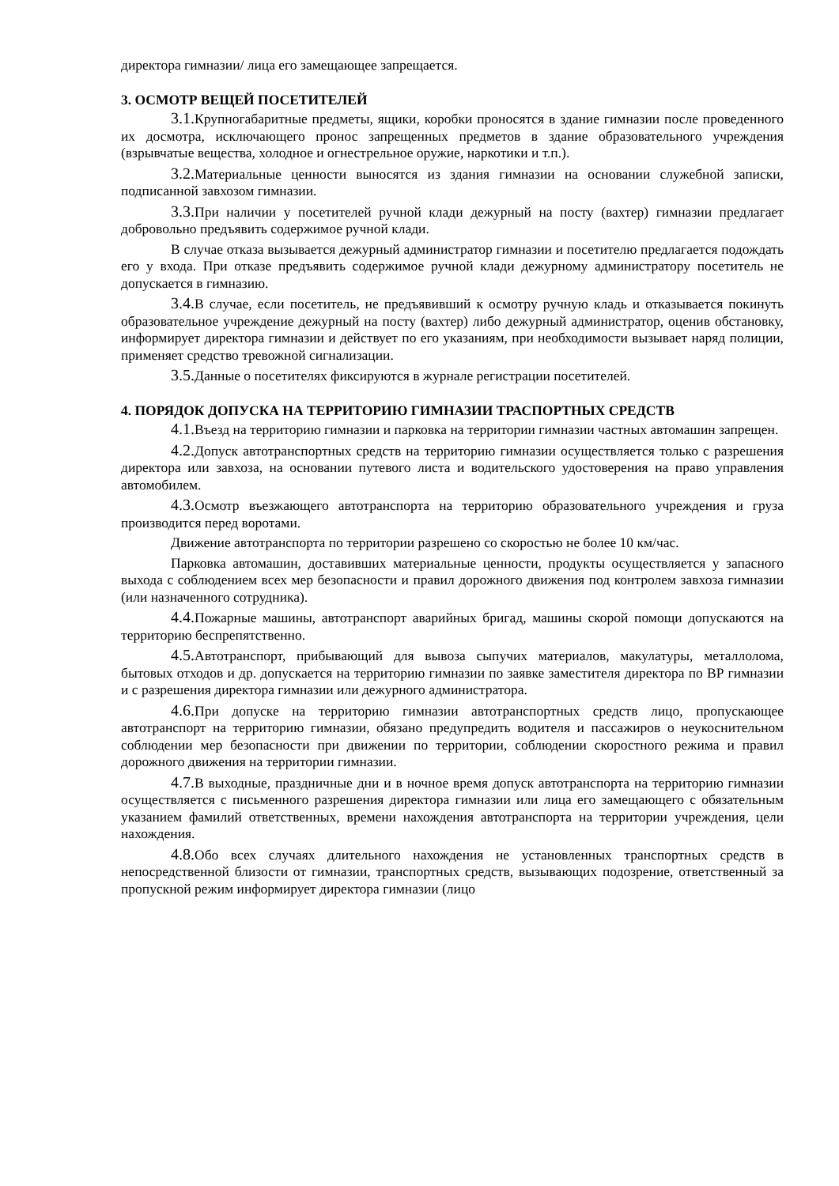директора гимназии/ лица его замещающее запрещается.
3. ОСМОТР ВЕЩЕЙ ПОСЕТИТЕЛЕЙ
3.1. Крупногабаритные предметы, ящики, коробки проносятся в здание гимназии после проведенного их досмотра, исключающего пронос запрещенных предметов в здание образовательного учреждения (взрывчатые вещества, холодное и огнестрельное оружие, наркотики и т.п.).
3.2. Материальные ценности выносятся из здания гимназии на основании служебной записки, подписанной завхозом гимназии.
3.3. При наличии у посетителей ручной клади дежурный на посту (вахтер) гимназии предлагает добровольно предъявить содержимое ручной клади.
В случае отказа вызывается дежурный администратор гимназии и посетителю предлагается подождать его у входа. При отказе предъявить содержимое ручной клади дежурному администратору посетитель не допускается в гимназию.
3.4. В случае, если посетитель, не предъявивший к осмотру ручную кладь и отказывается покинуть образовательное учреждение дежурный на посту (вахтер) либо дежурный администратор, оценив обстановку, информирует директора гимназии и действует по его указаниям, при необходимости вызывает наряд полиции, применяет средство тревожной сигнализации.
3.5. Данные о посетителях фиксируются в журнале регистрации посетителей.
4. ПОРЯДОК ДОПУСКА НА ТЕРРИТОРИЮ ГИМНАЗИИ ТРАСПОРТНЫХ СРЕДСТВ
4.1. Въезд на территорию гимназии и парковка на территории гимназии частных автомашин запрещен.
4.2. Допуск автотранспортных средств на территорию гимназии осуществляется только с разрешения директора или завхоза, на основании путевого листа и водительского удостоверения на право управления автомобилем.
4.3. Осмотр въезжающего автотранспорта на территорию образовательного учреждения и груза производится перед воротами.
Движение автотранспорта по территории разрешено со скоростью не более 10 км/час.
Парковка автомашин, доставивших материальные ценности, продукты осуществляется у запасного выхода с соблюдением всех мер безопасности и правил дорожного движения под контролем завхоза гимназии (или назначенного сотрудника).
4.4. Пожарные машины, автотранспорт аварийных бригад, машины скорой помощи допускаются на территорию беспрепятственно.
4.5. Автотранспорт, прибывающий для вывоза сыпучих материалов, макулатуры, металлолома, бытовых отходов и др. допускается на территорию гимназии по заявке заместителя директора по ВР гимназии и с разрешения директора гимназии или дежурного администратора.
4.6. При допуске на территорию гимназии автотранспортных средств лицо, пропускающее автотранспорт на территорию гимназии, обязано предупредить водителя и пассажиров о неукоснительном соблюдении мер безопасности при движении по территории, соблюдении скоростного режима и правил дорожного движения на территории гимназии.
4.7. В выходные, праздничные дни и в ночное время допуск автотранспорта на территорию гимназии осуществляется с письменного разрешения директора гимназии или лица его замещающего с обязательным указанием фамилий ответственных, времени нахождения автотранспорта на территории учреждения, цели нахождения.
4.8. Обо всех случаях длительного нахождения не установленных транспортных средств в непосредственной близости от гимназии, транспортных средств, вызывающих подозрение, ответственный за пропускной режим информирует директора гимназии (лицо